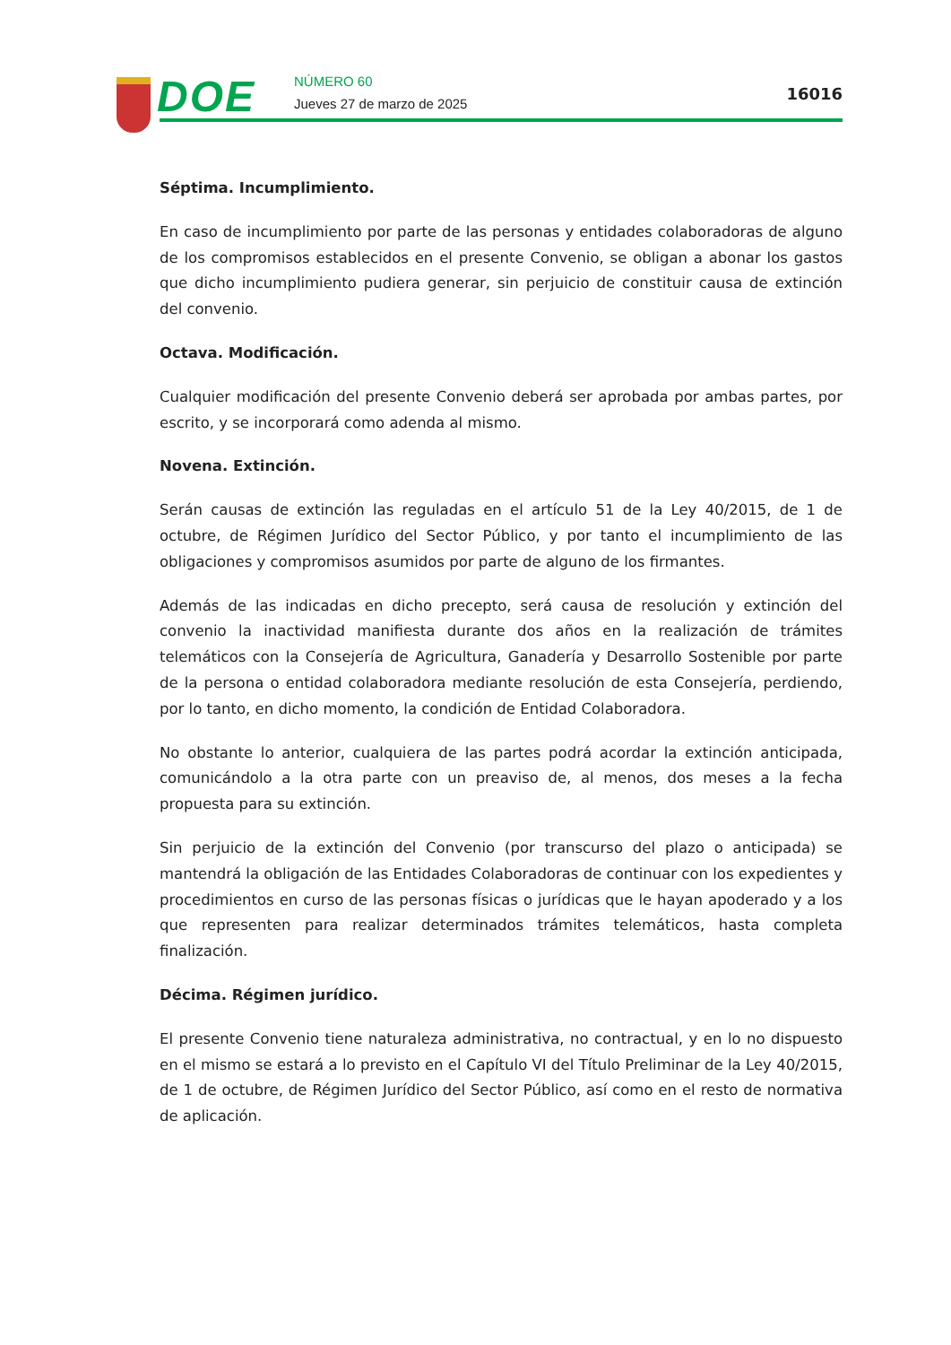DOE
NÚMERO 60
Jueves 27 de marzo de 2025
16016
Séptima. Incumplimiento.
En caso de incumplimiento por parte de las personas y entidades colaboradoras de alguno de los compromisos establecidos en el presente Convenio, se obligan a abonar los gastos que dicho incumplimiento pudiera generar, sin perjuicio de constituir causa de extinción del convenio.
Octava. Modificación.
Cualquier modificación del presente Convenio deberá ser aprobada por ambas partes, por escrito, y se incorporará como adenda al mismo.
Novena. Extinción.
Serán causas de extinción las reguladas en el artículo 51 de la Ley 40/2015, de 1 de octubre, de Régimen Jurídico del Sector Público, y por tanto el incumplimiento de las obligaciones y compromisos asumidos por parte de alguno de los firmantes.
Además de las indicadas en dicho precepto, será causa de resolución y extinción del convenio la inactividad manifiesta durante dos años en la realización de trámites telemáticos con la Consejería de Agricultura, Ganadería y Desarrollo Sostenible por parte de la persona o entidad colaboradora mediante resolución de esta Consejería, perdiendo, por lo tanto, en dicho momento, la condición de Entidad Colaboradora.
No obstante lo anterior, cualquiera de las partes podrá acordar la extinción anticipada, comunicándolo a la otra parte con un preaviso de, al menos, dos meses a la fecha propuesta para su extinción.
Sin perjuicio de la extinción del Convenio (por transcurso del plazo o anticipada) se mantendrá la obligación de las Entidades Colaboradoras de continuar con los expedientes y procedimientos en curso de las personas físicas o jurídicas que le hayan apoderado y a los que representen para realizar determinados trámites telemáticos, hasta completa finalización.
Décima. Régimen jurídico.
El presente Convenio tiene naturaleza administrativa, no contractual, y en lo no dispuesto en el mismo se estará a lo previsto en el Capítulo VI del Título Preliminar de la Ley 40/2015, de 1 de octubre, de Régimen Jurídico del Sector Público, así como en el resto de normativa de aplicación.